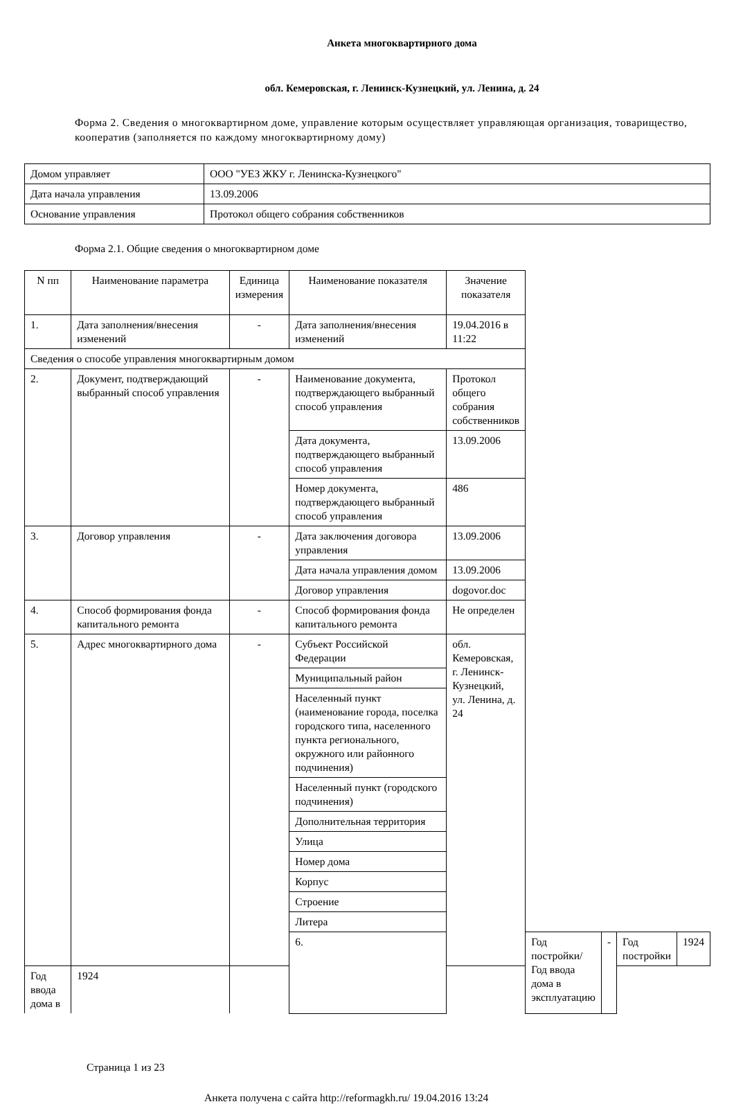Анкета многоквартирного дома
обл. Кемеровская, г. Ленинск-Кузнецкий, ул. Ленина, д. 24
Форма 2. Сведения о многоквартирном доме, управление которым осуществляет управляющая организация, товарищество, кооператив (заполняется по каждому многоквартирному дому)
| Домом управляет | ООО "УЕЗ ЖКУ г. Ленинска-Кузнецкого" |
| Дата начала управления | 13.09.2006 |
| Основание управления | Протокол общего собрания собственников |
Форма 2.1. Общие сведения о многоквартирном доме
| N пп | Наименование параметра | Единица измерения | Наименование показателя | Значение показателя | | | | |
| --- | --- | --- | --- | --- | --- | --- | --- | --- |
| 1. | Дата заполнения/внесения изменений | - | Дата заполнения/внесения изменений | 19.04.2016 в 11:22 | | | | |
| Сведения о способе управления многоквартирным домом | | | | | | | | |
| 2. | Документ, подтверждающий выбранный способ управления | - | Наименование документа, подтверждающего выбранный способ управления | Протокол общего собрания собственников | | | | |
| | | | Дата документа, подтверждающего выбранный способ управления | 13.09.2006 | | | | |
| | | | Номер документа, подтверждающего выбранный способ управления | 486 | | | | |
| 3. | Договор управления | - | Дата заключения договора управления | 13.09.2006 | | | | |
| | | | Дата начала управления домом | 13.09.2006 | | | | |
| | | | Договор управления | dogovor.doc | | | | |
| 4. | Способ формирования фонда капитального ремонта | - | Способ формирования фонда капитального ремонта | Не определен | | | | |
| 5. | Адрес многоквартирного дома | - | Субъект Российской Федерации | обл. Кемеровская, г. Ленинск-Кузнецкий, ул. Ленина, д. 24 | | | | |
| | | | Муниципальный район | | | | | |
| | | | Населенный пункт (наименование города, поселка городского типа, населенного пункта регионального, окружного или районного подчинения) | | | | | |
| | | | Населенный пункт (городского подчинения) | | | | | |
| | | | Дополнительная территория | | | | | |
| | | | Улица | | | | | |
| | | | Номер дома | | | | | |
| | | | Корпус | | | | | |
| | | | Строение | | | | | |
| | | | Литера | | | | | |
| | | | 6. | | Год постройки/Год ввода дома в эксплуатацию | - | Год постройки | 1924 |
| Год ввода дома в | 1924 | | | | | | | |
Страница 1 из 23
Анкета получена с сайта http://reformagkh.ru/ 19.04.2016 13:24